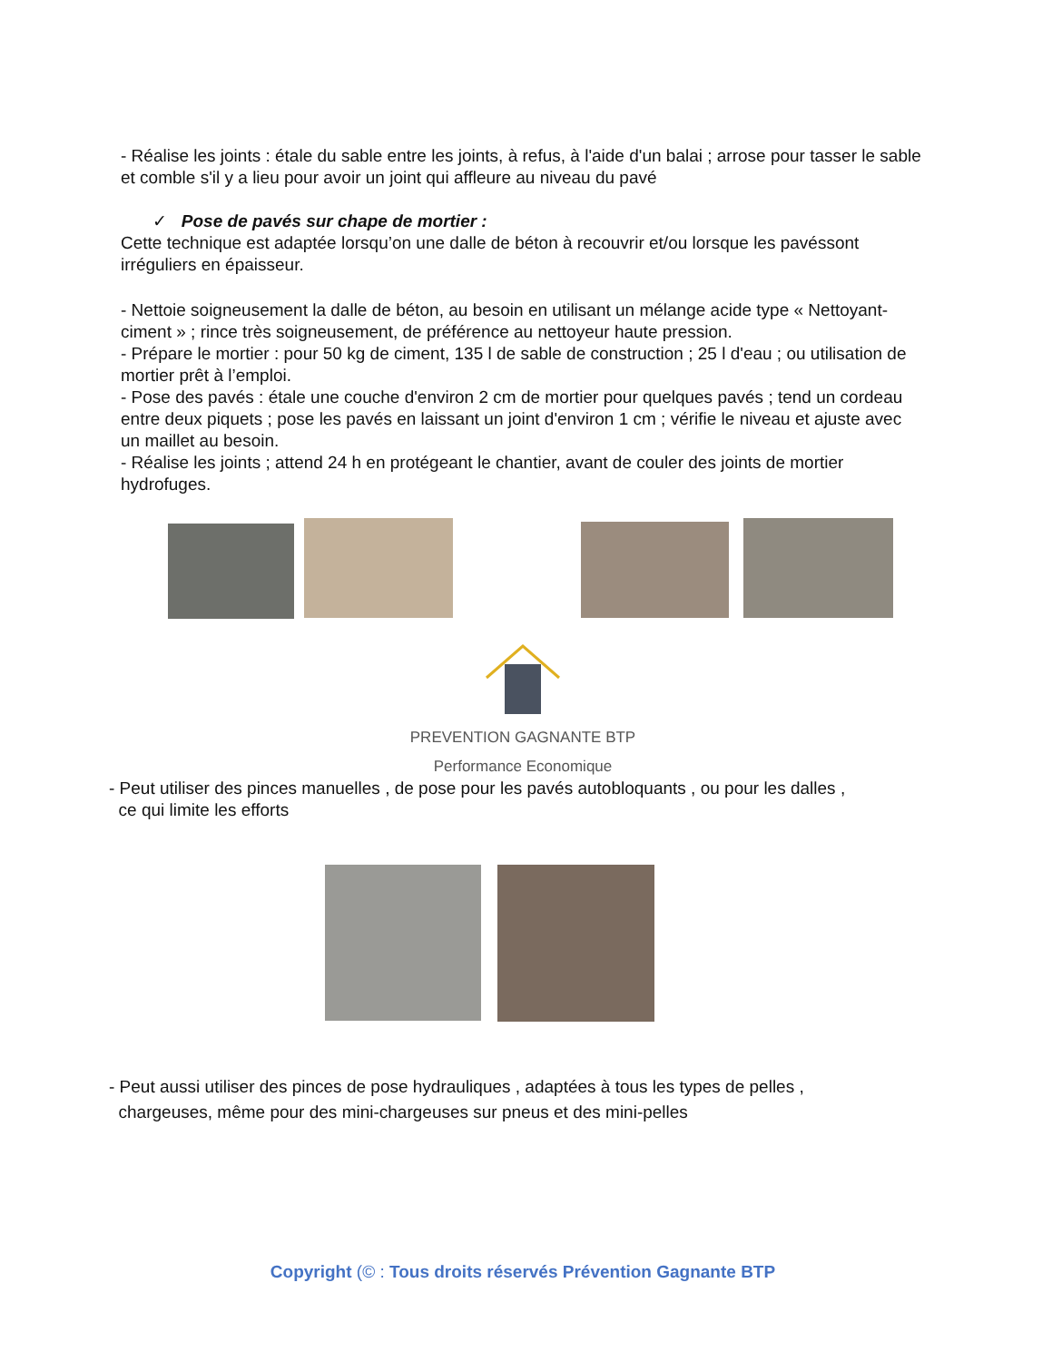- Réalise les joints : étale du sable entre les joints, à refus, à l'aide d'un balai ; arrose pour tasser le sable et comble s'il y a lieu pour avoir un joint qui affleure au niveau du pavé
✓ Pose de pavés sur chape de mortier :
Cette technique est adaptée lorsqu’on une dalle de béton à recouvrir et/ou lorsque les pavéssont irréguliers en épaisseur.
- Nettoie soigneusement la dalle de béton, au besoin en utilisant un mélange acide type « Nettoyant-ciment » ; rince très soigneusement, de préférence au nettoyeur haute pression.
- Prépare le mortier : pour 50 kg de ciment, 135 l de sable de construction ; 25 l d'eau ; ou utilisation de mortier prêt à l’emploi.
- Pose des pavés : étale une couche d'environ 2 cm de mortier pour quelques pavés ; tend un cordeau entre deux piquets ; pose les pavés en laissant un joint d'environ 1 cm ; vérifie le niveau et ajuste avec un maillet au besoin.
- Réalise les joints ; attend 24 h en protégeant le chantier, avant de couler des joints de mortier hydrofuges.
PREVENTION GAGNANTE BTP
Performance Economique
- Peut utiliser des pinces manuelles , de pose pour les pavés autobloquants , ou pour les dalles ,
ce qui limite les efforts
- Peut aussi utiliser des pinces de pose hydrauliques , adaptées à tous les types de pelles ,
chargeuses, même pour des mini-chargeuses sur pneus et des mini-pelles
Copyright (© : Tous droits réservés Prévention Gagnante BTP